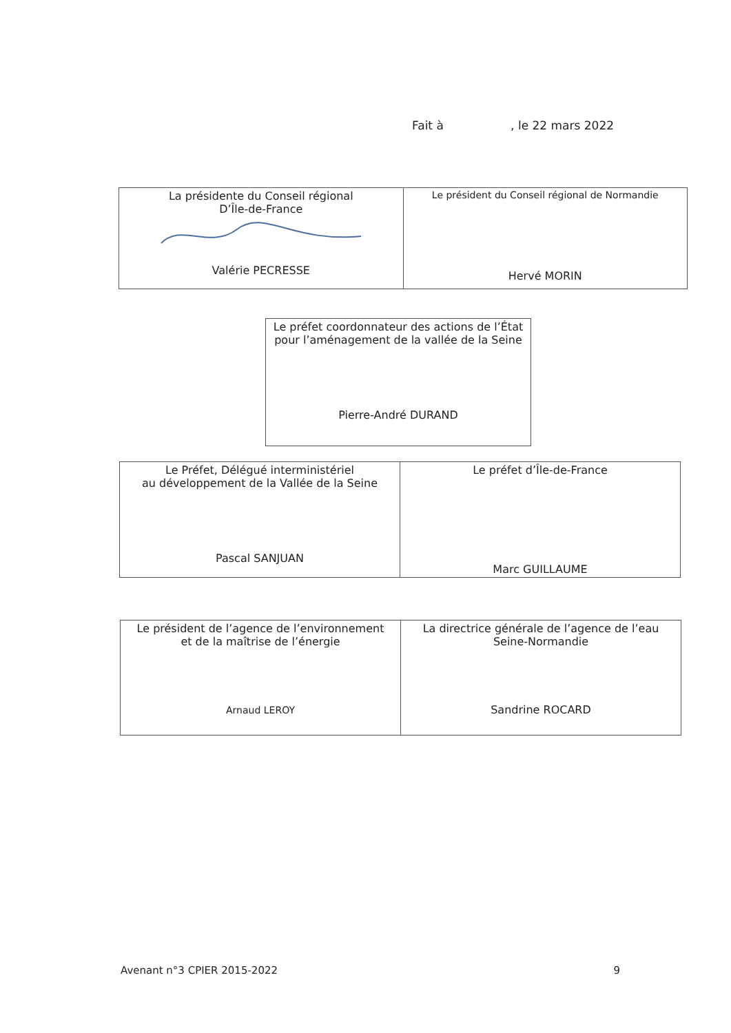Fait à , le 22 mars 2022
| La présidente du Conseil régional D’Île-de-France Valérie PECRESSE | Le président du Conseil régional de Normandie Hervé MORIN |
| Le préfet coordonnateur des actions de l’État pour l’aménagement de la vallée de la Seine Pierre-André DURAND |
| Le Préfet, Délégué interministériel au développement de la Vallée de la Seine Pascal SANJUAN | Le préfet d’Île-de-France Marc GUILLAUME |
| Le président de l’agence de l’environnement et de la maîtrise de l’énergie Arnaud LEROY | La directrice générale de l’agence de l’eau Seine-Normandie Sandrine ROCARD |
Avenant n°3 CPIER 2015-2022 9